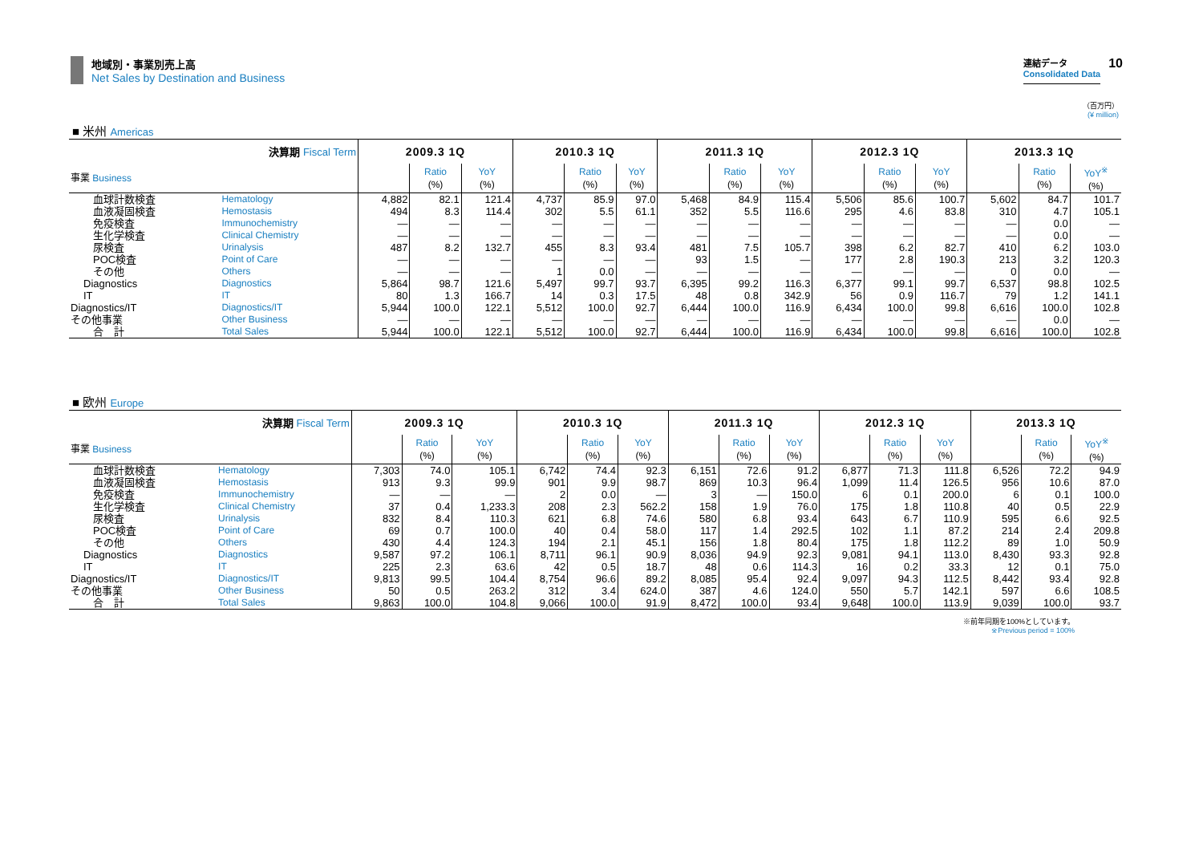地域別・事業別売上高
Net Sales by Destination and Business
連結データ
Consolidated Data
10
（百万円）
(¥ million)
■ 米州 Americas
| 決算期 Fiscal Term | | 2009.3 1Q | | | 2010.3 1Q | | | 2011.3 1Q | | | 2012.3 1Q | | | 2013.3 1Q | | |
| 事業 Business | | | Ratio (%) | YoY (%) | | Ratio (%) | YoY (%) | | Ratio (%) | YoY (%) | | Ratio (%) | YoY (%) | | Ratio (%) | YoY<sup>※</sup> (%) |
| 血球計数検査 | Hematology | 4,882 | 82.1 | 121.4 | 4,737 | 85.9 | 97.0 | 5,468 | 84.9 | 115.4 | 5,506 | 85.6 | 100.7 | 5,602 | 84.7 | 101.7 |
| 血液凝固検査 | Hemostasis | 494 | 8.3 | 114.4 | 302 | 5.5 | 61.1 | 352 | 5.5 | 116.6 | 295 | 4.6 | 83.8 | 310 | 4.7 | 105.1 |
| 免疫検査 | Immunochemistry | — | — | — | — | — | — | — | — | — | — | — | — | — | 0.0 | — |
| 生化学検査 | Clinical Chemistry | — | — | — | — | — | — | — | — | — | — | — | — | — | 0.0 | — |
| 尿検査 | Urinalysis | 487 | 8.2 | 132.7 | 455 | 8.3 | 93.4 | 481 | 7.5 | 105.7 | 398 | 6.2 | 82.7 | 410 | 6.2 | 103.0 |
| POC検査 | Point of Care | — | — | — | — | — | — | 93 | 1.5 | — | 177 | 2.8 | 190.3 | 213 | 3.2 | 120.3 |
| その他 | Others | — | — | — | 1 | 0.0 | — | — | — | — | — | — | — | 0 | 0.0 | — |
| Diagnostics | Diagnostics | 5,864 | 98.7 | 121.6 | 5,497 | 99.7 | 93.7 | 6,395 | 99.2 | 116.3 | 6,377 | 99.1 | 99.7 | 6,537 | 98.8 | 102.5 |
| IT | IT | 80 | 1.3 | 166.7 | 14 | 0.3 | 17.5 | 48 | 0.8 | 342.9 | 56 | 0.9 | 116.7 | 79 | 1.2 | 141.1 |
| Diagnostics/IT | Diagnostics/IT | 5,944 | 100.0 | 122.1 | 5,512 | 100.0 | 92.7 | 6,444 | 100.0 | 116.9 | 6,434 | 100.0 | 99.8 | 6,616 | 100.0 | 102.8 |
| その他事業 | Other Business | — | — | — | — | — | — | — | — | — | — | — | — | — | 0.0 | — |
| 合 計 | Total Sales | 5,944 | 100.0 | 122.1 | 5,512 | 100.0 | 92.7 | 6,444 | 100.0 | 116.9 | 6,434 | 100.0 | 99.8 | 6,616 | 100.0 | 102.8 |
■ 欧州 Europe
| 決算期 Fiscal Term | | 2009.3 1Q | | | 2010.3 1Q | | | 2011.3 1Q | | | 2012.3 1Q | | | 2013.3 1Q | | |
| 事業 Business | | | Ratio (%) | YoY (%) | | Ratio (%) | YoY (%) | | Ratio (%) | YoY (%) | | Ratio (%) | YoY (%) | | Ratio (%) | YoY<sup>※</sup> (%) |
| 血球計数検査 | Hematology | 7,303 | 74.0 | 105.1 | 6,742 | 74.4 | 92.3 | 6,151 | 72.6 | 91.2 | 6,877 | 71.3 | 111.8 | 6,526 | 72.2 | 94.9 |
| 血液凝固検査 | Hemostasis | 913 | 9.3 | 99.9 | 901 | 9.9 | 98.7 | 869 | 10.3 | 96.4 | 1,099 | 11.4 | 126.5 | 956 | 10.6 | 87.0 |
| 免疫検査 | Immunochemistry | — | — | — | 2 | 0.0 | — | 3 | — | 150.0 | 6 | 0.1 | 200.0 | 6 | 0.1 | 100.0 |
| 生化学検査 | Clinical Chemistry | 37 | 0.4 | 1,233.3 | 208 | 2.3 | 562.2 | 158 | 1.9 | 76.0 | 175 | 1.8 | 110.8 | 40 | 0.5 | 22.9 |
| 尿検査 | Urinalysis | 832 | 8.4 | 110.3 | 621 | 6.8 | 74.6 | 580 | 6.8 | 93.4 | 643 | 6.7 | 110.9 | 595 | 6.6 | 92.5 |
| POC検査 | Point of Care | 69 | 0.7 | 100.0 | 40 | 0.4 | 58.0 | 117 | 1.4 | 292.5 | 102 | 1.1 | 87.2 | 214 | 2.4 | 209.8 |
| その他 | Others | 430 | 4.4 | 124.3 | 194 | 2.1 | 45.1 | 156 | 1.8 | 80.4 | 175 | 1.8 | 112.2 | 89 | 1.0 | 50.9 |
| Diagnostics | Diagnostics | 9,587 | 97.2 | 106.1 | 8,711 | 96.1 | 90.9 | 8,036 | 94.9 | 92.3 | 9,081 | 94.1 | 113.0 | 8,430 | 93.3 | 92.8 |
| IT | IT | 225 | 2.3 | 63.6 | 42 | 0.5 | 18.7 | 48 | 0.6 | 114.3 | 16 | 0.2 | 33.3 | 12 | 0.1 | 75.0 |
| Diagnostics/IT | Diagnostics/IT | 9,813 | 99.5 | 104.4 | 8,754 | 96.6 | 89.2 | 8,085 | 95.4 | 92.4 | 9,097 | 94.3 | 112.5 | 8,442 | 93.4 | 92.8 |
| その他事業 | Other Business | 50 | 0.5 | 263.2 | 312 | 3.4 | 624.0 | 387 | 4.6 | 124.0 | 550 | 5.7 | 142.1 | 597 | 6.6 | 108.5 |
| 合 計 | Total Sales | 9,863 | 100.0 | 104.8 | 9,066 | 100.0 | 91.9 | 8,472 | 100.0 | 93.4 | 9,648 | 100.0 | 113.9 | 9,039 | 100.0 | 93.7 |
※前年同期を100%としています。
※Previous period = 100%